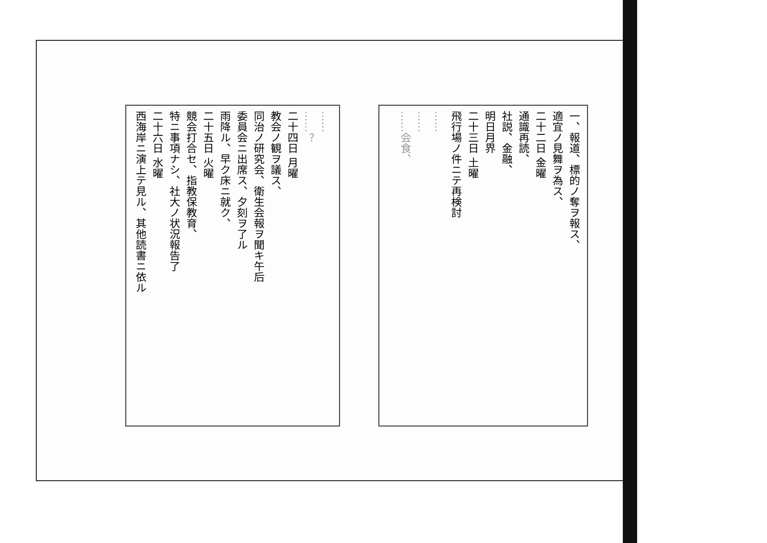一、報道、標的ノ奪ヲ報ス、
適宜ノ見舞ヲ為ス、
二十二日 金曜
通識再読、
社説、金融、
明日月界
二十三日 土曜
飛行場ノ件ニテ再検討
……
……
……会食、
……
……？
二十四日 月曜
教会ノ観ヲ議ス、
同治ノ研究会、衛生会報ヲ聞キ午后
委員会ニ出席ス、夕刻ヲ了ル
雨降ル、早ク床ニ就ク、
二十五日 火曜
競会打合セ、指教保教育、
特ニ事項ナシ、社大ノ状況報告了
二十六日 水曜
西海岸ニ演上テ見ル、其他読書ニ依ル